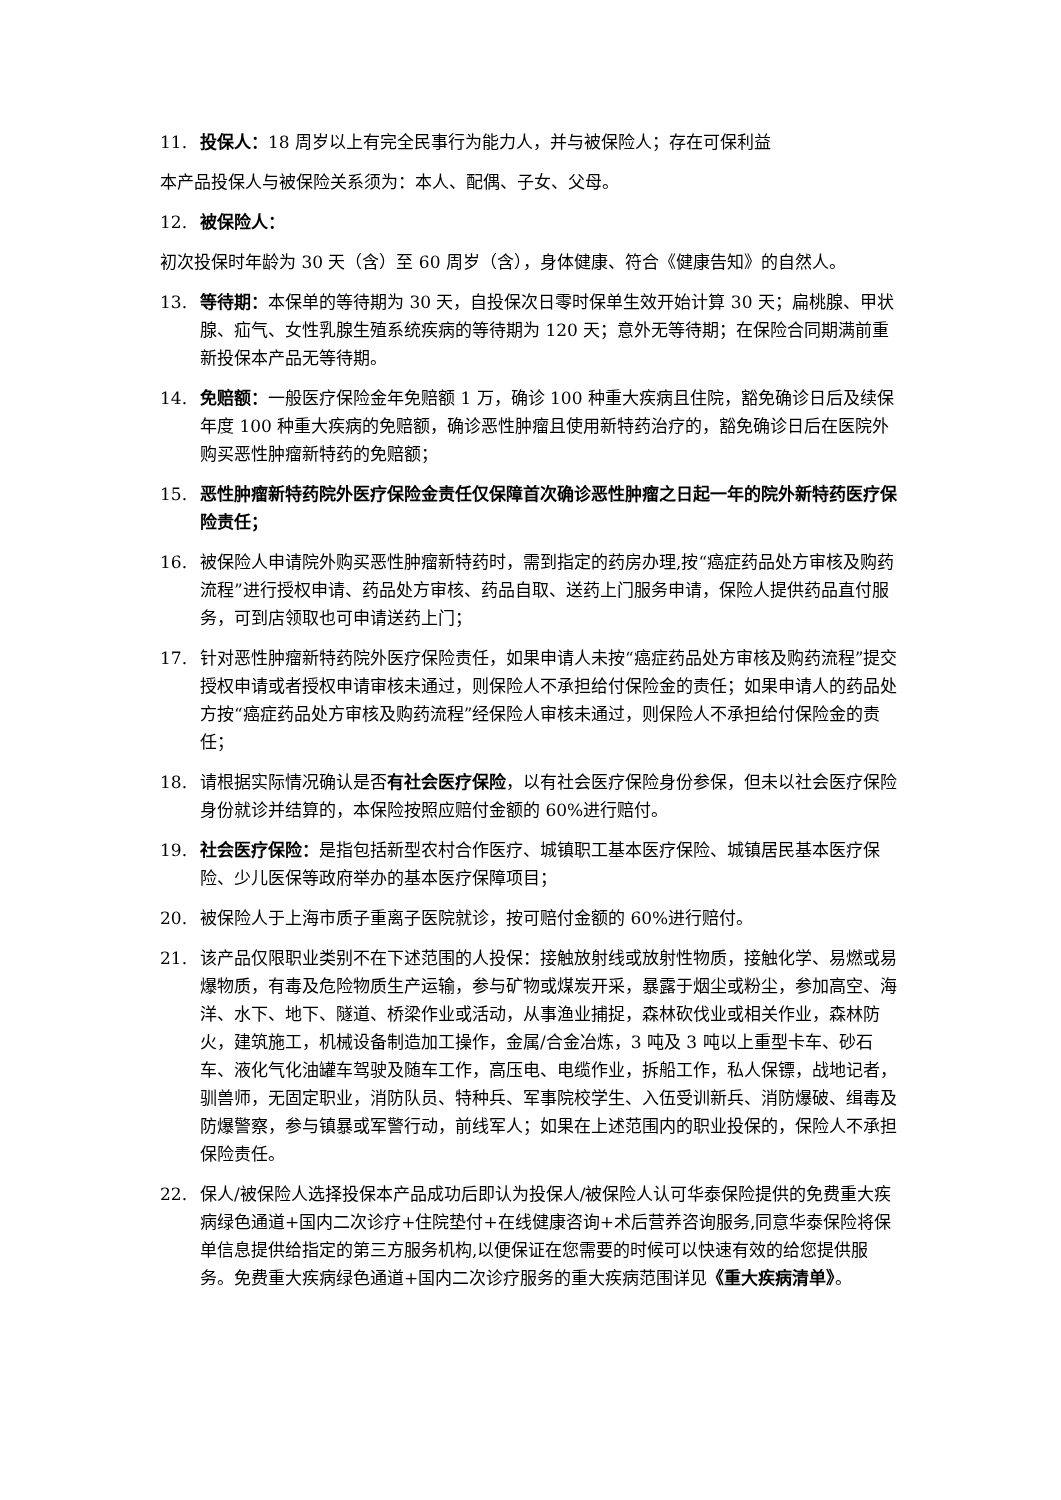11. 投保人：18 周岁以上有完全民事行为能力人，并与被保险人；存在可保利益
本产品投保人与被保险关系须为：本人、配偶、子女、父母。
12. 被保险人：
初次投保时年龄为 30 天（含）至 60 周岁（含），身体健康、符合《健康告知》的自然人。
13. 等待期：本保单的等待期为 30 天，自投保次日零时保单生效开始计算 30 天；扁桃腺、甲状腺、疝气、女性乳腺生殖系统疾病的等待期为 120 天；意外无等待期；在保险合同期满前重新投保本产品无等待期。
14. 免赔额：一般医疗保险金年免赔额 1 万，确诊 100 种重大疾病且住院，豁免确诊日后及续保年度 100 种重大疾病的免赔额，确诊恶性肿瘤且使用新特药治疗的，豁免确诊日后在医院外购买恶性肿瘤新特药的免赔额；
15. 恶性肿瘤新特药院外医疗保险金责任仅保障首次确诊恶性肿瘤之日起一年的院外新特药医疗保险责任；
16. 被保险人申请院外购买恶性肿瘤新特药时，需到指定的药房办理,按“癌症药品处方审核及购药流程”进行授权申请、药品处方审核、药品自取、送药上门服务申请，保险人提供药品直付服务，可到店领取也可申请送药上门；
17. 针对恶性肿瘤新特药院外医疗保险责任，如果申请人未按“癌症药品处方审核及购药流程”提交授权申请或者授权申请审核未通过，则保险人不承担给付保险金的责任；如果申请人的药品处方按“癌症药品处方审核及购药流程”经保险人审核未通过，则保险人不承担给付保险金的责任；
18. 请根据实际情况确认是否有社会医疗保险，以有社会医疗保险身份参保，但未以社会医疗保险身份就诊并结算的，本保险按照应赔付金额的 60%进行赔付。
19. 社会医疗保险：是指包括新型农村合作医疗、城镇职工基本医疗保险、城镇居民基本医疗保险、少儿医保等政府举办的基本医疗保障项目；
20. 被保险人于上海市质子重离子医院就诊，按可赔付金额的 60%进行赔付。
21. 该产品仅限职业类别不在下述范围的人投保：接触放射线或放射性物质，接触化学、易燃或易爆物质，有毒及危险物质生产运输，参与矿物或煤炭开采，暴露于烟尘或粉尘，参加高空、海洋、水下、地下、隧道、桥梁作业或活动，从事渔业捕捉，森林砍伐业或相关作业，森林防火，建筑施工，机械设备制造加工操作，金属/合金冶炼，3 吨及 3 吨以上重型卡车、砂石车、液化气化油罐车驾驶及随车工作，高压电、电缆作业，拆船工作，私人保镖，战地记者，驯兽师，无固定职业，消防队员、特种兵、军事院校学生、入伍受训新兵、消防爆破、缉毒及防爆警察，参与镇暴或军警行动，前线军人；如果在上述范围内的职业投保的，保险人不承担保险责任。
22. 保人/被保险人选择投保本产品成功后即认为投保人/被保险人认可华泰保险提供的免费重大疾病绿色通道+国内二次诊疗+住院垫付+在线健康咨询+术后营养咨询服务,同意华泰保险将保单信息提供给指定的第三方服务机构,以便保证在您需要的时候可以快速有效的给您提供服务。免费重大疾病绿色通道+国内二次诊疗服务的重大疾病范围详见《重大疾病清单》。